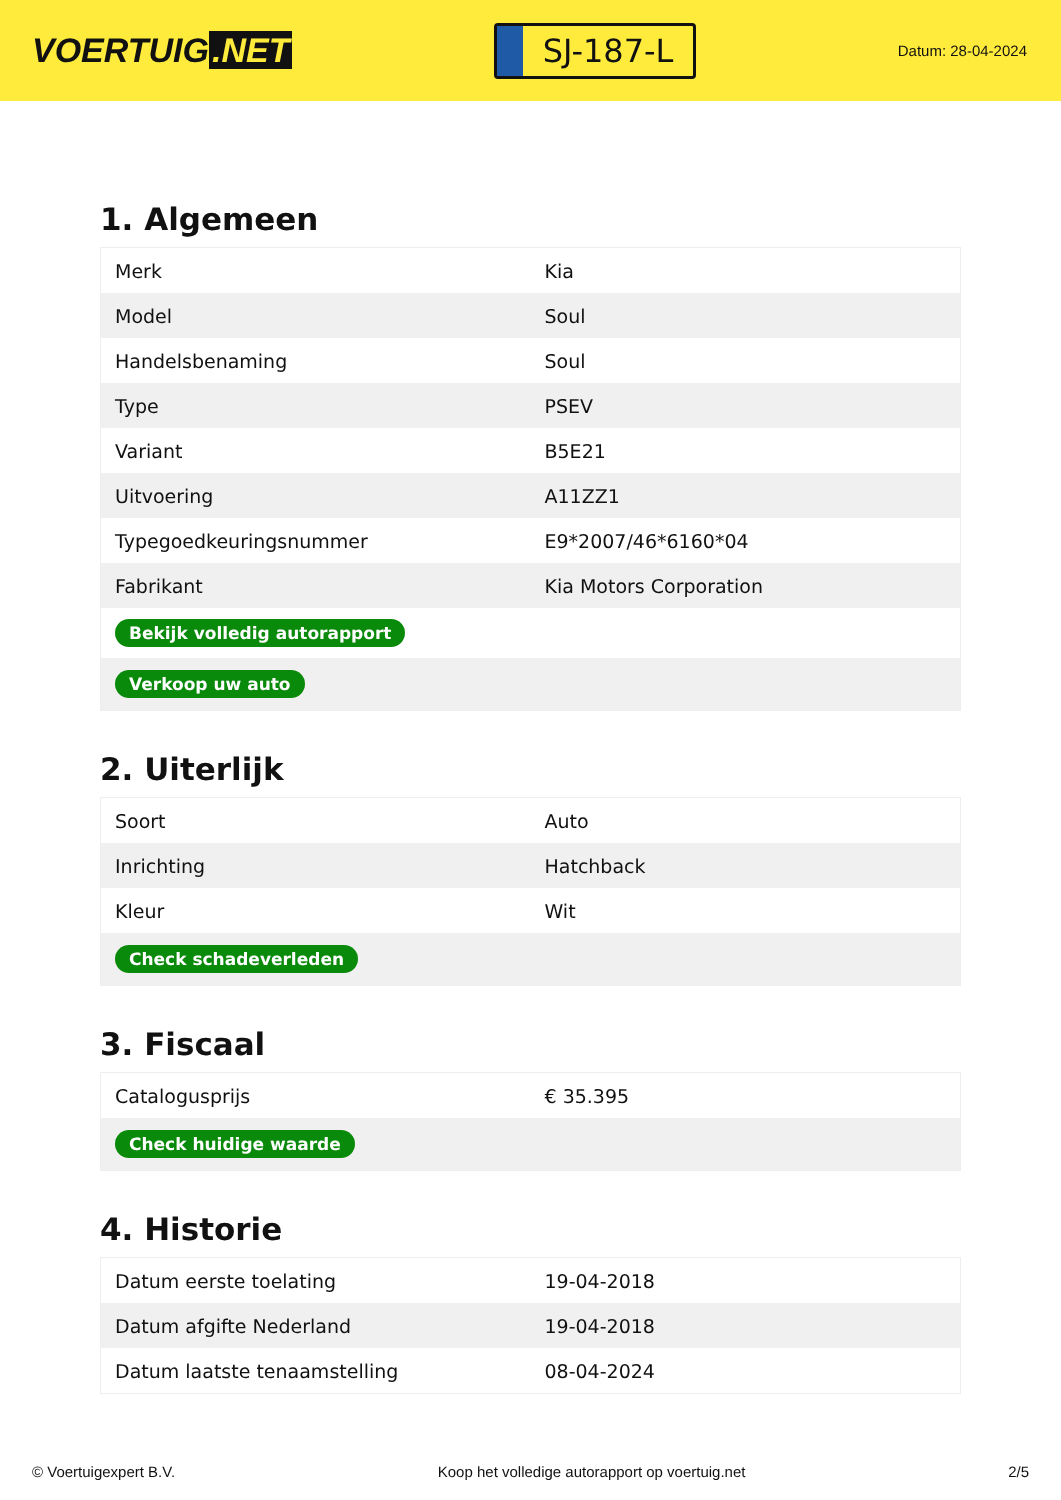VOERTUIG.NET
SJ-187-L
Datum: 28-04-2024
1. Algemeen
| Merk | Kia |
| Model | Soul |
| Handelsbenaming | Soul |
| Type | PSEV |
| Variant | B5E21 |
| Uitvoering | A11ZZ1 |
| Typegoedkeuringsnummer | E9*2007/46*6160*04 |
| Fabrikant | Kia Motors Corporation |
| Bekijk volledig autorapport | |
| Verkoop uw auto | |
2. Uiterlijk
| Soort | Auto |
| Inrichting | Hatchback |
| Kleur | Wit |
| Check schadeverleden | |
3. Fiscaal
| Catalogusprijs | € 35.395 |
| Check huidige waarde | |
4. Historie
| Datum eerste toelating | 19-04-2018 |
| Datum afgifte Nederland | 19-04-2018 |
| Datum laatste tenaamstelling | 08-04-2024 |
© Voertuigexpert B.V. Koop het volledige autorapport op voertuig.net 2/5